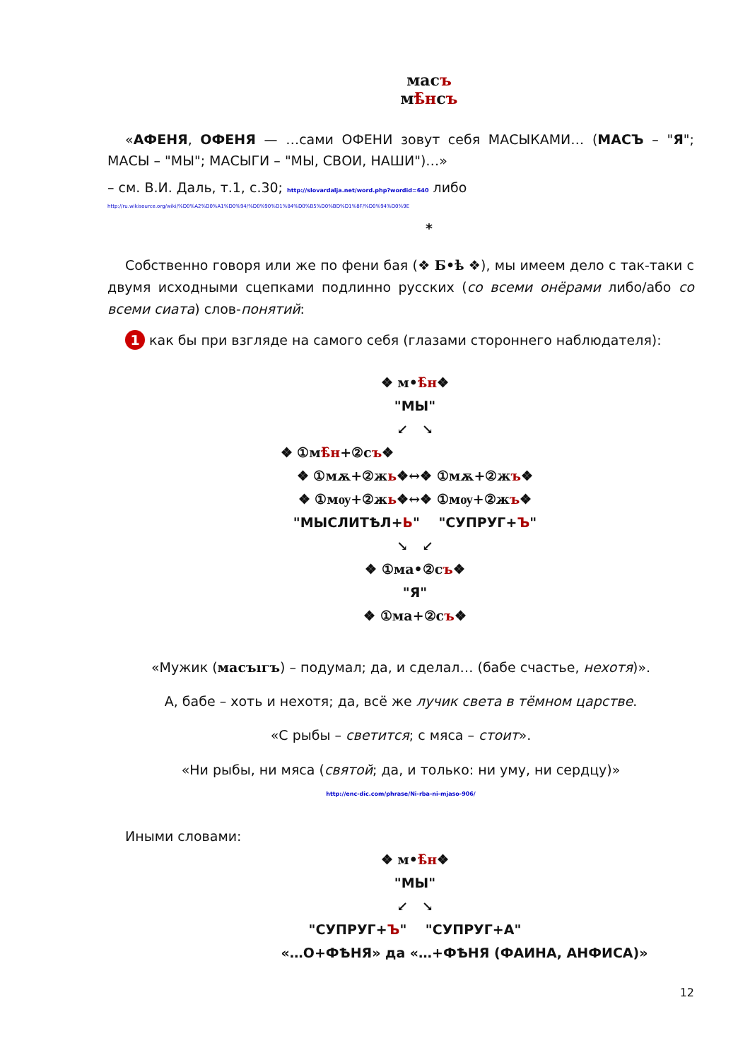маcъ
мѣ̑нсъ
«АФЕНЯ, ОФЕНЯ — …сами ОФЕНИ зовут себя МАСЫКАМИ… (МАСЪ – "Я"; МАСЫ – "МЫ"; МАСЫГИ – "МЫ, СВОИ, НАШИ")…»
– см. В.И. Даль, т.1, с.30; http://slovardalja.net/word.php?wordid=640 либо
http://ru.wikisource.org/wiki/%D0%A2%D0%A1%D0%94/%D0%90%D1%84%D0%B5%D0%BD%D1%8F/%D0%94%D0%9E
*
Собственно говоря или же по фени бая (❖ Б•ѣ ❖), мы имеем дело с так-таки с двумя исходными сцепками подлинно русских (со всеми онёрами либо/або со всеми сиата) слов-понятий:
1 как бы при взгляде на самого себя (глазами стороннего наблюдателя):
❖ м•ѣ̑н❖
"МЫ"
↙ ↘
❖ ①мѣ̑н+②съ❖
❖ ①мѫ+②жь❖↔❖ ①мѫ+②жъ❖
❖ ①мѹ+②жь❖↔❖ ①мѹ+②жъ❖
"МЫСЛИТѢЛ+Ь" "СУПРУГ+Ъ"
↘ ↙
❖ ①ма•②съ❖
"Я"
❖ ①ма+②съ❖
«Мужик (маcъıгъ) – подумал; да, и сделал… (бабе счастье, нехотя)».
А, бабе – хоть и нехотя; да, всё же лучик света в тёмном царстве.
«С рыбы – светится; с мяса – стоит».
«Ни рыбы, ни мяса (святой; да, и только: ни уму, ни сердцу)»
http://enc-dic.com/phrase/Ni-rba-ni-mjaso-906/
Иными словами:
❖ м•ѣ̑н❖
"МЫ"
↙ ↘
"СУПРУГ+Ъ" "СУПРУГ+А"
«…О+ФѢНЯ» да «…+ФѢНЯ (ФАИНА, АНФИСА)»
12